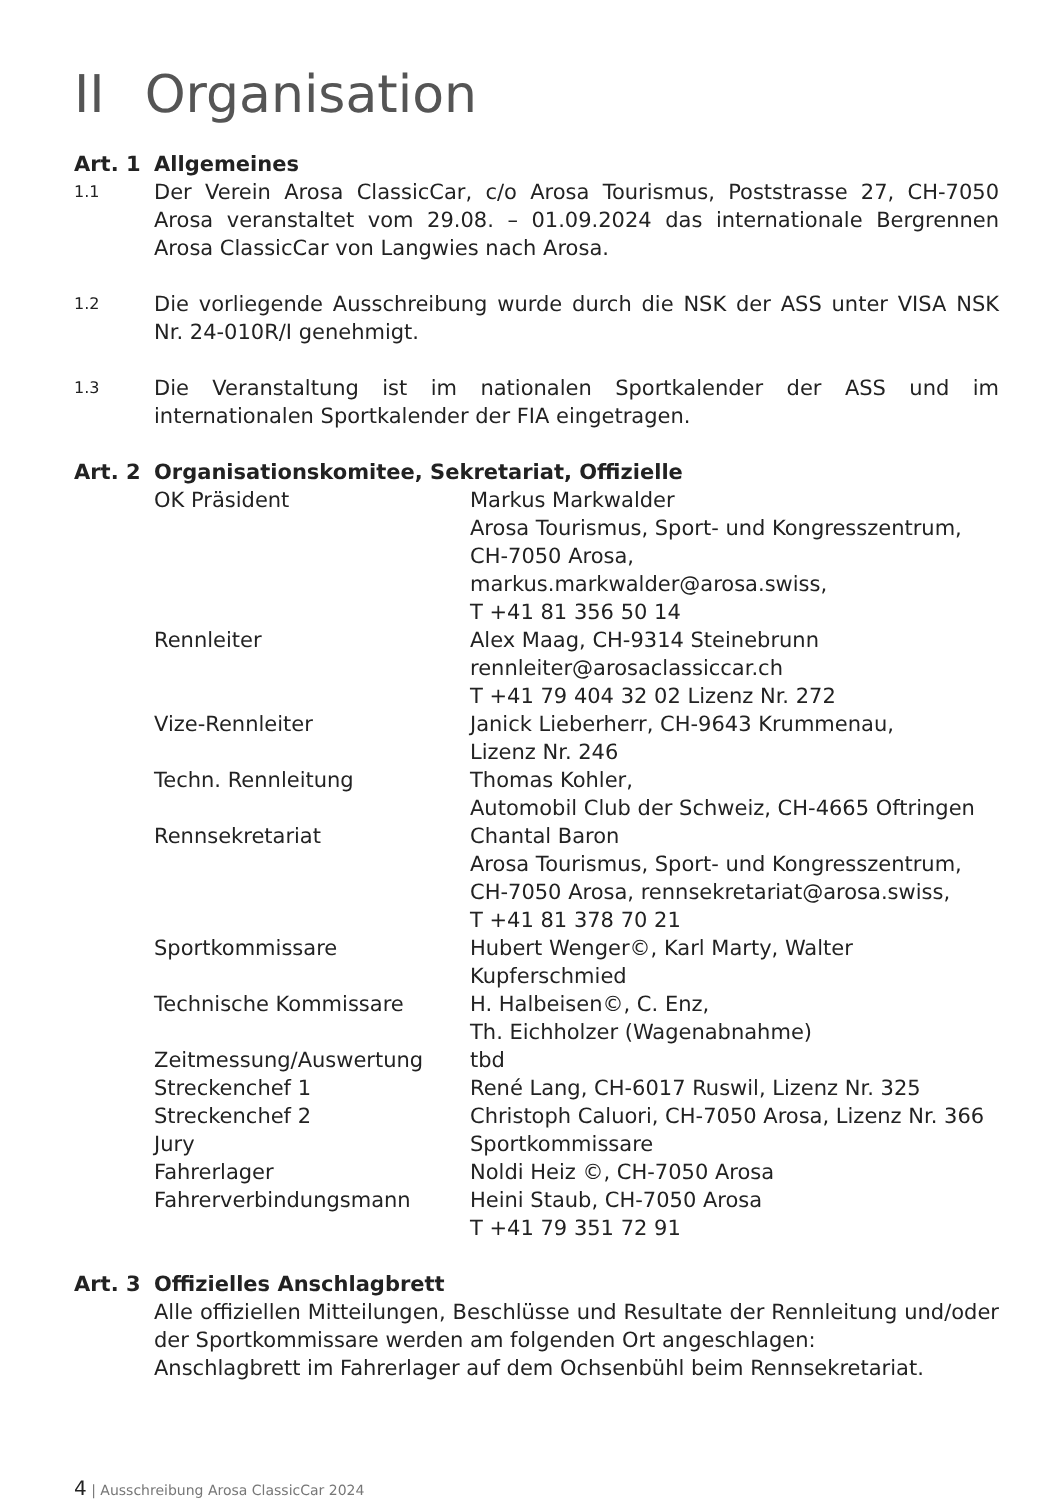II Organisation
Art. 1 Allgemeines
1.1
Der Verein Arosa ClassicCar, c/o Arosa Tourismus, Poststrasse 27, CH-7050 Arosa veranstaltet vom 29.08. – 01.09.2024 das internationale Bergrennen Arosa ClassicCar von Langwies nach Arosa.
1.2
Die vorliegende Ausschreibung wurde durch die NSK der ASS unter VISA NSK Nr. 24-010R/I genehmigt.
1.3
Die Veranstaltung ist im nationalen Sportkalender der ASS und im internationalen Sportkalender der FIA eingetragen.
Art. 2 Organisationskomitee, Sekretariat, Offizielle
| OK Präsident | Markus Markwalder Arosa Tourismus, Sport- und Kongresszentrum, CH-7050 Arosa, markus.markwalder@arosa.swiss, T +41 81 356 50 14 |
| Rennleiter | Alex Maag, CH-9314 Steinebrunn rennleiter@arosaclassiccar.ch T +41 79 404 32 02 Lizenz Nr. 272 |
| Vize-Rennleiter | Janick Lieberherr, CH-9643 Krummenau, Lizenz Nr. 246 |
| Techn. Rennleitung | Thomas Kohler, Automobil Club der Schweiz, CH-4665 Oftringen |
| Rennsekretariat | Chantal Baron Arosa Tourismus, Sport- und Kongresszentrum, CH-7050 Arosa, rennsekretariat@arosa.swiss, T +41 81 378 70 21 |
| Sportkommissare | Hubert Wenger©, Karl Marty, Walter Kupferschmied |
| Technische Kommissare | H. Halbeisen©, C. Enz, Th. Eichholzer (Wagenabnahme) |
| Zeitmessung/Auswertung | tbd |
| Streckenchef 1 | René Lang, CH-6017 Ruswil, Lizenz Nr. 325 |
| Streckenchef 2 | Christoph Caluori, CH-7050 Arosa, Lizenz Nr. 366 |
| Jury | Sportkommissare |
| Fahrerlager | Noldi Heiz ©, CH-7050 Arosa |
| Fahrerverbindungsmann | Heini Staub, CH-7050 Arosa T +41 79 351 72 91 |
Art. 3 Offizielles Anschlagbrett
Alle offiziellen Mitteilungen, Beschlüsse und Resultate der Rennleitung und/oder der Sportkommissare werden am folgenden Ort angeschlagen:
Anschlagbrett im Fahrerlager auf dem Ochsenbühl beim Rennsekretariat.
4 | Ausschreibung Arosa ClassicCar 2024